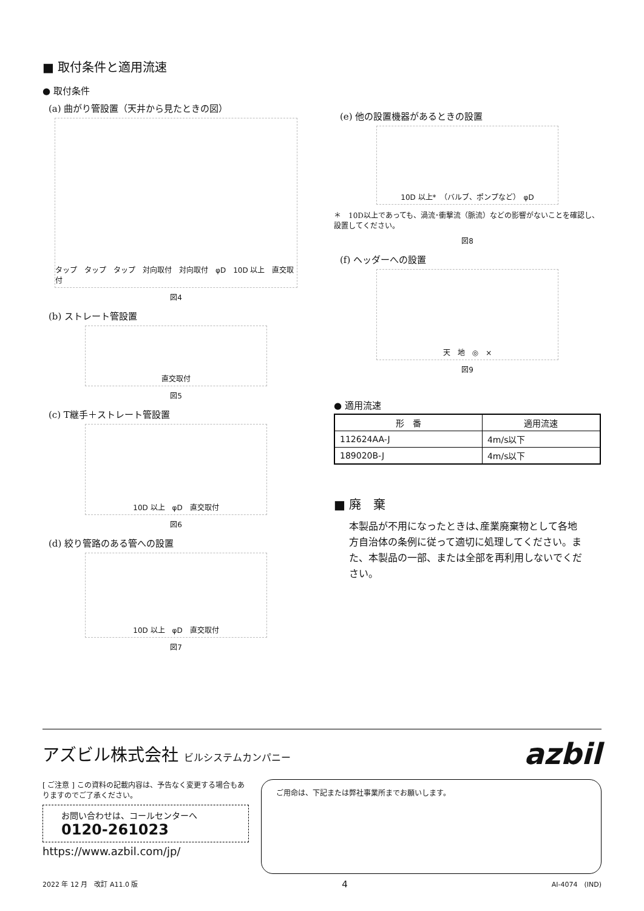■ 取付条件と適用流速
● 取付条件
(a) 曲がり管設置（天井から見たときの図）
タップ　タップ　タップ　対向取付　対向取付　φD　10D 以上　直交取付
図4
(b) ストレート管設置
直交取付
図5
(c) T継手＋ストレート管設置
10D 以上　φD　直交取付
図6
(d) 絞り管路のある管への設置
10D 以上　φD　直交取付
図7
(e) 他の設置機器があるときの設置
10D 以上*　（バルブ、ポンプなど）　φD
＊　10D以上であっても、渦流･衝撃流（脈流）などの影響がないことを確認し、設置してください。
図8
(f) ヘッダーへの設置
天　地　◎　×
図9
● 適用流速
| 形 番 | 適用流速 |
| --- | --- |
| 112624AA-J | 4m/s以下 |
| 189020B-J | 4m/s以下 |
■ 廃　棄
本製品が不用になったときは､産業廃棄物として各地方自治体の条例に従って適切に処理してください。また、本製品の一部、または全部を再利用しないでください。
アズビル株式会社 ビルシステムカンパニー
azbil
[ ご注意 ] この資料の記載内容は、予告なく変更する場合もありますのでご了承ください。
お問い合わせは、コールセンターへ
0120-261023
https://www.azbil.com/jp/
ご用命は、下記または弊社事業所までお願いします。
2022 年 12 月　改訂 A11.0 版 4 AI-4074　(IND)